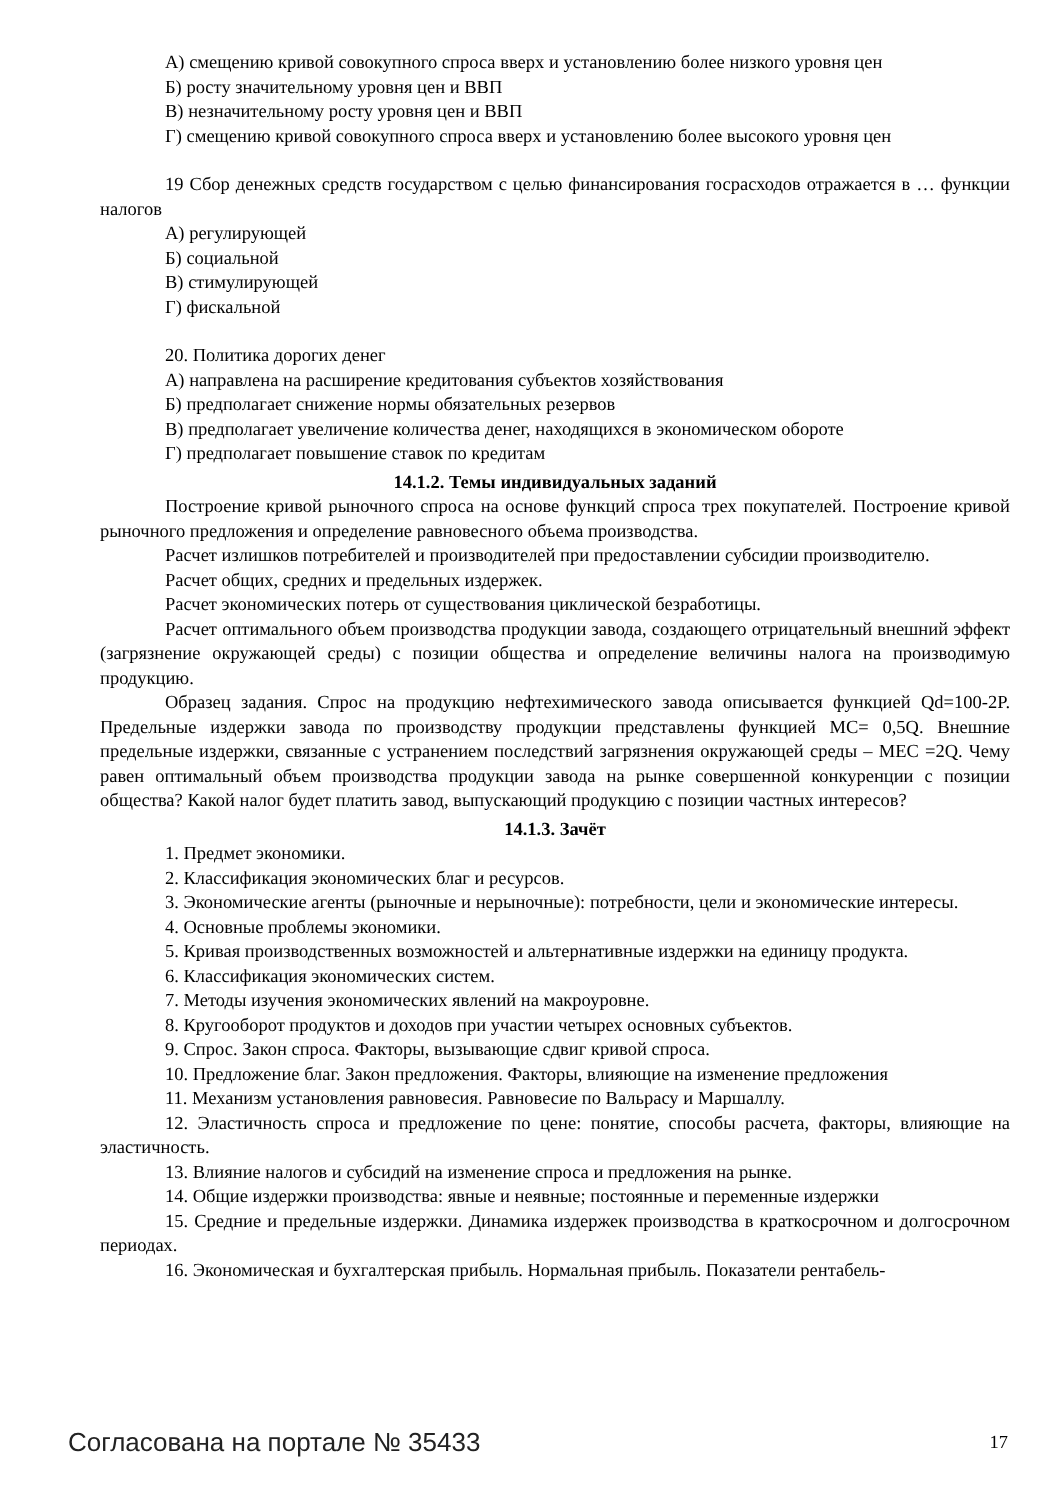А) смещению кривой совокупного спроса вверх и установлению более низкого уровня цен
Б) росту значительному уровня цен и ВВП
В) незначительному росту уровня цен и ВВП
Г) смещению кривой совокупного спроса вверх и установлению более высокого уровня цен
19 Сбор денежных средств государством с целью финансирования госрасходов отражается в … функции налогов
А) регулирующей
Б) социальной
В) стимулирующей
Г) фискальной
20. Политика дорогих денег
А) направлена на расширение кредитования субъектов хозяйствования
Б) предполагает снижение нормы обязательных резервов
В) предполагает увеличение количества денег, находящихся в экономическом обороте
Г) предполагает повышение ставок по кредитам
14.1.2. Темы индивидуальных заданий
Построение кривой рыночного спроса на основе функций спроса трех покупателей. Построение кривой рыночного предложения и определение равновесного объема производства.
Расчет излишков потребителей и производителей при предоставлении субсидии производителю.
Расчет общих, средних и предельных издержек.
Расчет экономических потерь от существования циклической безработицы.
Расчет оптимального объем производства продукции завода, создающего отрицательный внешний эффект (загрязнение окружающей среды) с позиции общества и определение величины налога на производимую продукцию.
Образец задания. Спрос на продукцию нефтехимического завода описывается функцией Qd=100-2P. Предельные издержки завода по производству продукции представлены функцией MC= 0,5Q. Внешние предельные издержки, связанные с устранением последствий загрязнения окружающей среды – MEC =2Q. Чему равен оптимальный объем производства продукции завода на рынке совершенной конкуренции с позиции общества? Какой налог будет платить завод, выпускающий продукцию с позиции частных интересов?
14.1.3. Зачёт
1. Предмет экономики.
2. Классификация экономических благ и ресурсов.
3. Экономические агенты (рыночные и нерыночные): потребности, цели и экономические интересы.
4. Основные проблемы экономики.
5. Кривая производственных возможностей и альтернативные издержки на единицу продукта.
6. Классификация экономических систем.
7. Методы изучения экономических явлений на макроуровне.
8. Кругооборот продуктов и доходов при участии четырех основных субъектов.
9. Спрос. Закон спроса. Факторы, вызывающие сдвиг кривой спроса.
10. Предложение благ. Закон предложения. Факторы, влияющие на изменение предложения
11. Механизм установления равновесия. Равновесие по Вальрасу и Маршаллу.
12. Эластичность спроса и предложение по цене: понятие, способы расчета, факторы, влияющие на эластичность.
13. Влияние налогов и субсидий на изменение спроса и предложения на рынке.
14. Общие издержки производства: явные и неявные; постоянные и переменные издержки
15. Средние и предельные издержки. Динамика издержек производства в краткосрочном и долгосрочном периодах.
16. Экономическая и бухгалтерская прибыль. Нормальная прибыль. Показатели рентабель-
Согласована на портале № 35433 17